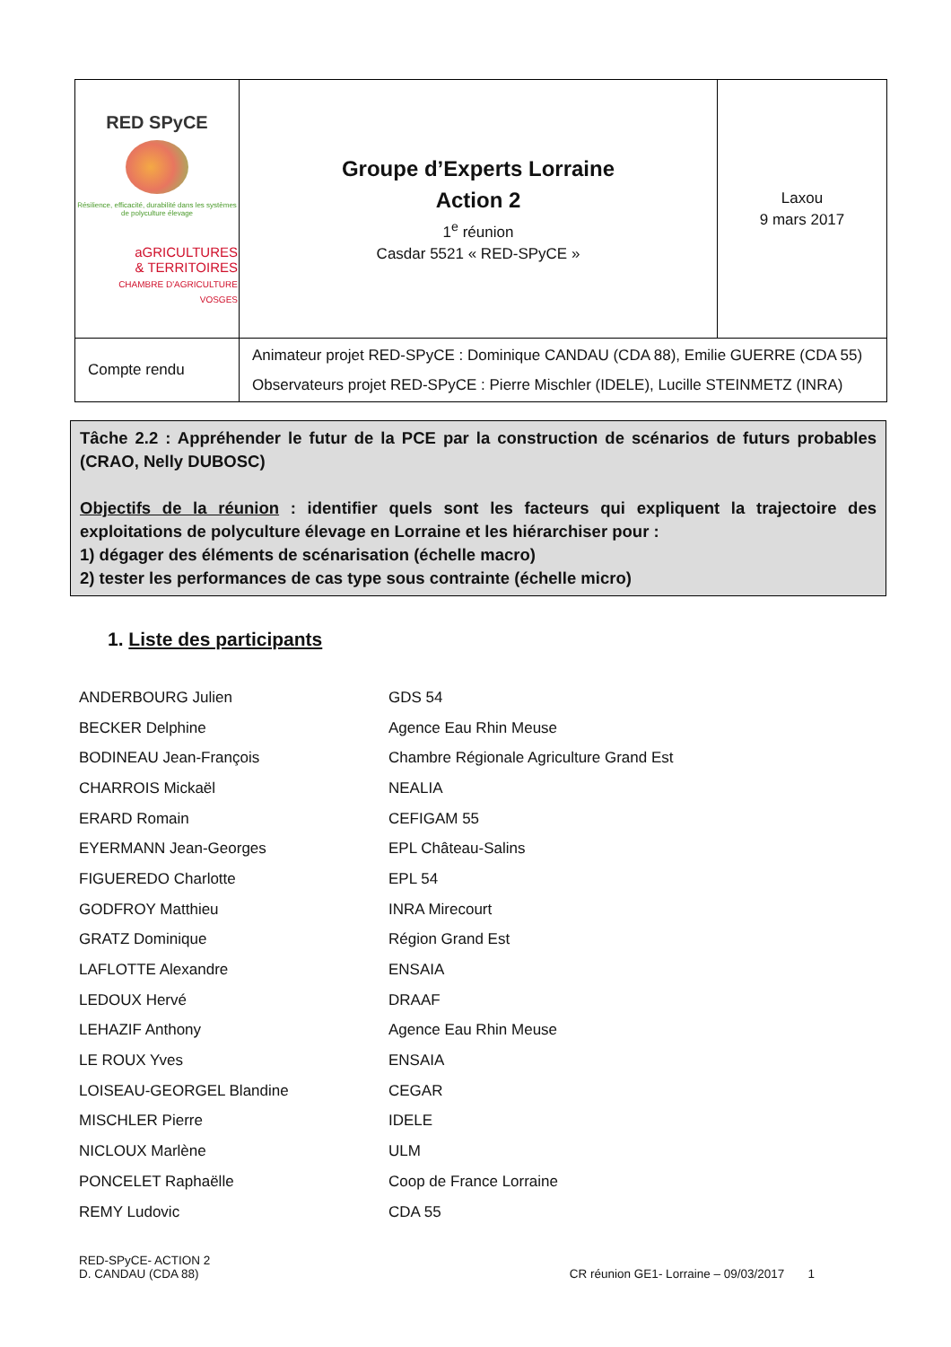| RED SPyCE Résilience, efficacité, durabilité dans les systèmes de polyculture élevage aGRICULTURES & TERRITOIRES CHAMBRE D'AGRICULTURE VOSGES | Groupe d’Experts Lorraine Action 2 1<sup>e</sup> réunion Casdar 5521 « RED-SPyCE » | Laxou 9 mars 2017 |
| Compte rendu | Animateur projet RED-SPyCE : Dominique CANDAU (CDA 88), Emilie GUERRE (CDA 55) Observateurs projet RED-SPyCE : Pierre Mischler (IDELE), Lucille STEINMETZ (INRA) | |
Tâche 2.2 : Appréhender le futur de la PCE par la construction de scénarios de futurs probables (CRAO, Nelly DUBOSC)
Objectifs de la réunion : identifier quels sont les facteurs qui expliquent la trajectoire des exploitations de polyculture élevage en Lorraine et les hiérarchiser pour :
1) dégager des éléments de scénarisation (échelle macro)
2) tester les performances de cas type sous contrainte (échelle micro)
1. Liste des participants
| ANDERBOURG Julien | GDS 54 |
| BECKER Delphine | Agence Eau Rhin Meuse |
| BODINEAU Jean-François | Chambre Régionale Agriculture Grand Est |
| CHARROIS Mickaël | NEALIA |
| ERARD Romain | CEFIGAM 55 |
| EYERMANN Jean-Georges | EPL Château-Salins |
| FIGUEREDO Charlotte | EPL 54 |
| GODFROY Matthieu | INRA Mirecourt |
| GRATZ Dominique | Région Grand Est |
| LAFLOTTE Alexandre | ENSAIA |
| LEDOUX Hervé | DRAAF |
| LEHAZIF Anthony | Agence Eau Rhin Meuse |
| LE ROUX Yves | ENSAIA |
| LOISEAU-GEORGEL Blandine | CEGAR |
| MISCHLER Pierre | IDELE |
| NICLOUX Marlène | ULM |
| PONCELET Raphaëlle | Coop de France Lorraine |
| REMY Ludovic | CDA 55 |
RED-SPyCE- ACTION 2
D. CANDAU (CDA 88)
CR réunion GE1- Lorraine – 09/03/2017 1